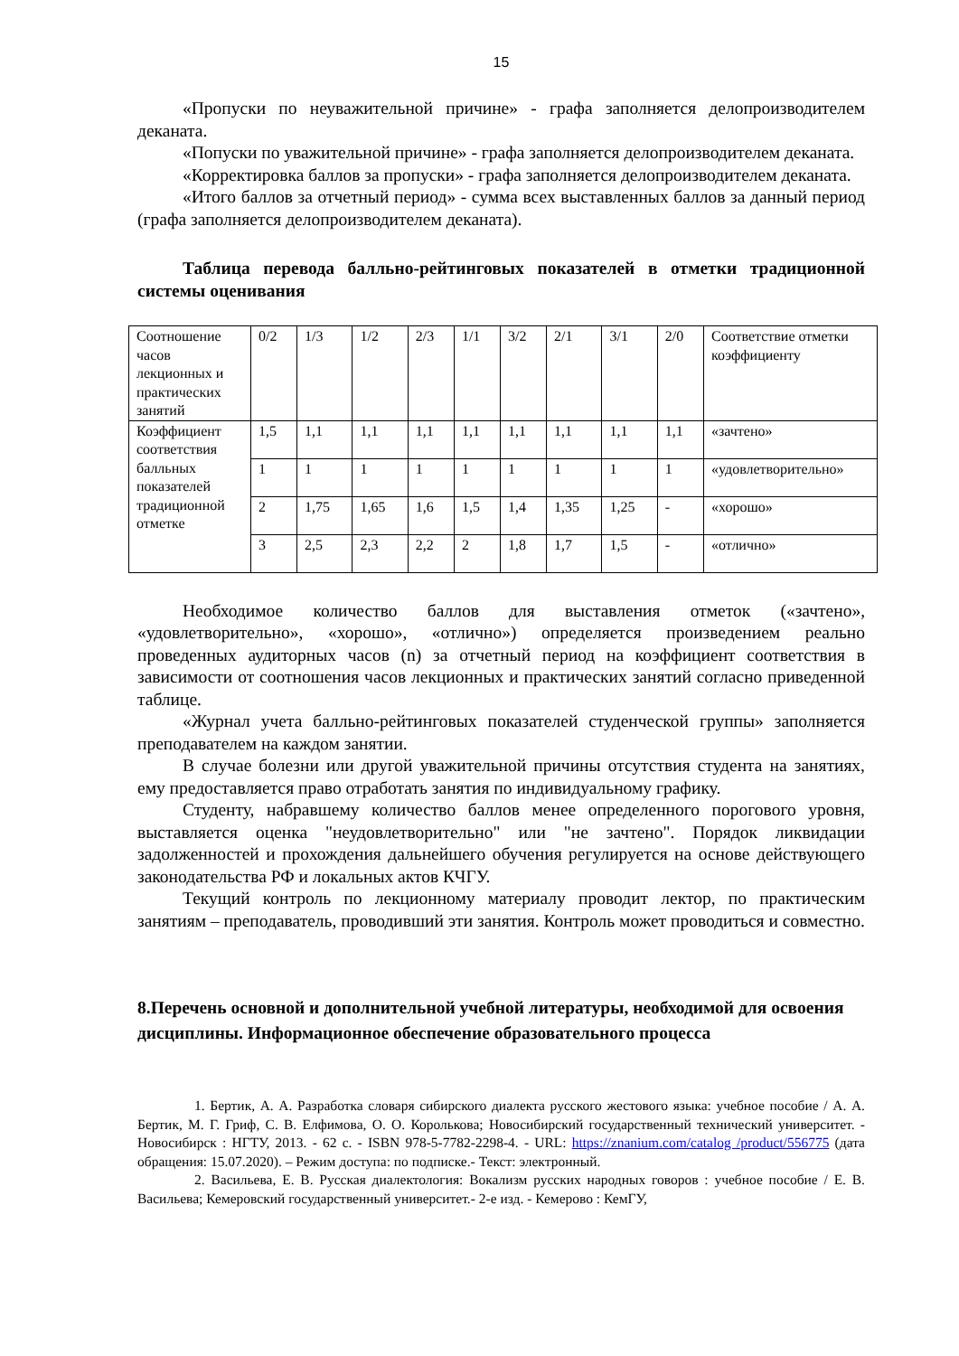15
«Пропуски по неуважительной причине» - графа заполняется делопроизводителем деканата.
«Попуски по уважительной причине» - графа заполняется делопроизводителем деканата.
«Корректировка баллов за пропуски» - графа заполняется делопроизводителем деканата.
«Итого баллов за отчетный период» - сумма всех выставленных баллов за данный период (графа заполняется делопроизводителем деканата).
Таблица перевода балльно-рейтинговых показателей в отметки традиционной системы оценивания
| Соотношение часов лекционных и практических занятий | 0/2 | 1/3 | 1/2 | 2/3 | 1/1 | 3/2 | 2/1 | 3/1 | 2/0 | Соответствие отметки коэффициенту |
| Коэффициент соответствия балльных показателей традиционной отметке | 1,5 | 1,1 | 1,1 | 1,1 | 1,1 | 1,1 | 1,1 | 1,1 | 1,1 | «зачтено» |
| | 1 | 1 | 1 | 1 | 1 | 1 | 1 | 1 | 1 | «удовлетворительно» |
| | 2 | 1,75 | 1,65 | 1,6 | 1,5 | 1,4 | 1,35 | 1,25 | - | «хорошо» |
| | 3 | 2,5 | 2,3 | 2,2 | 2 | 1,8 | 1,7 | 1,5 | - | «отлично» |
Необходимое количество баллов для выставления отметок («зачтено», «удовлетворительно», «хорошо», «отлично») определяется произведением реально проведенных аудиторных часов (n) за отчетный период на коэффициент соответствия в зависимости от соотношения часов лекционных и практических занятий согласно приведенной таблице.
«Журнал учета балльно-рейтинговых показателей студенческой группы» заполняется преподавателем на каждом занятии.
В случае болезни или другой уважительной причины отсутствия студента на занятиях, ему предоставляется право отработать занятия по индивидуальному графику.
Студенту, набравшему количество баллов менее определенного порогового уровня, выставляется оценка "неудовлетворительно" или "не зачтено". Порядок ликвидации задолженностей и прохождения дальнейшего обучения регулируется на основе действующего законодательства РФ и локальных актов КЧГУ.
Текущий контроль по лекционному материалу проводит лектор, по практическим занятиям – преподаватель, проводивший эти занятия. Контроль может проводиться и совместно.
8.Перечень основной и дополнительной учебной литературы, необходимой для освоения дисциплины. Информационное обеспечение образовательного процесса
1. Бертик, А. А. Разработка словаря сибирского диалекта русского жестового языка: учебное пособие / А. А. Бертик, М. Г. Гриф, С. В. Елфимова, О. О. Королькова; Новосибирский государственный технический университет. - Новосибирск : НГТУ, 2013. - 62 с. - ISBN 978-5-7782-2298-4. - URL: https://znanium.com/catalog /product/556775 (дата обращения: 15.07.2020). – Режим доступа: по подписке.- Текст: электронный.
2. Васильева, Е. В. Русская диалектология: Вокализм русских народных говоров : учебное пособие / Е. В. Васильева; Кемеровский государственный университет.- 2-е изд. - Кемерово : КемГУ,